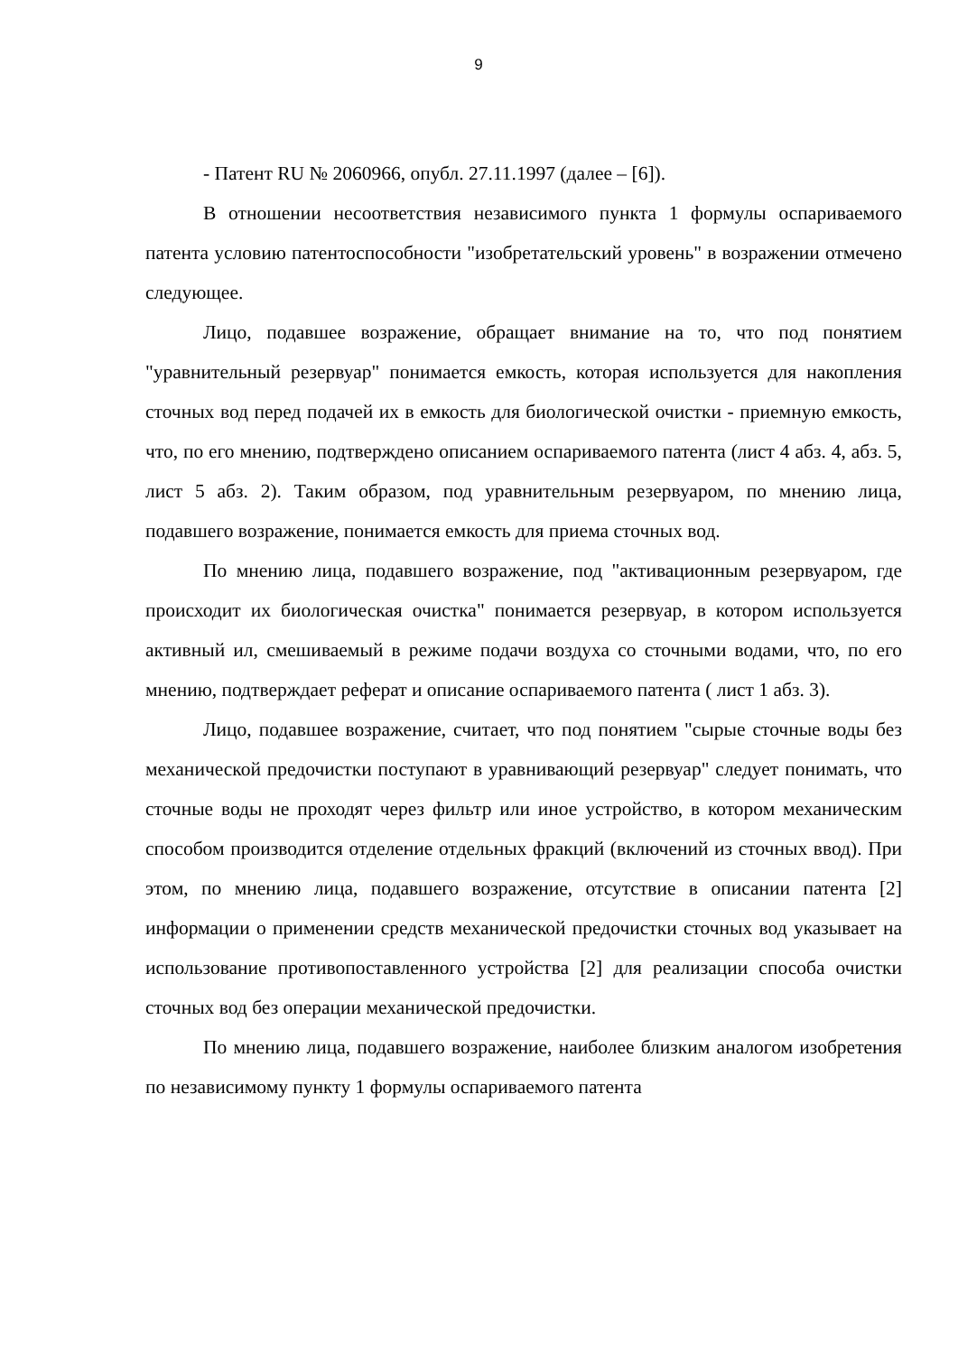9
- Патент RU № 2060966, опубл. 27.11.1997 (далее – [6]).
В отношении несоответствия независимого пункта 1 формулы оспариваемого патента условию патентоспособности "изобретательский уровень" в возражении отмечено следующее.
Лицо, подавшее возражение, обращает внимание на то, что под понятием "уравнительный резервуар" понимается емкость, которая используется для накопления сточных вод перед подачей их в емкость для биологической очистки - приемную емкость, что, по его мнению, подтверждено описанием оспариваемого патента (лист 4 абз. 4, абз. 5, лист 5 абз. 2). Таким образом, под уравнительным резервуаром, по мнению лица, подавшего возражение, понимается емкость для приема сточных вод.
По мнению лица, подавшего возражение, под "активационным резервуаром, где происходит их биологическая очистка" понимается резервуар, в котором используется активный ил, смешиваемый в режиме подачи воздуха со сточными водами, что, по его мнению, подтверждает реферат и описание оспариваемого патента ( лист 1 абз. 3).
Лицо, подавшее возражение, считает, что под понятием "сырые сточные воды без механической предочистки поступают в уравнивающий резервуар" следует понимать, что сточные воды не проходят через фильтр или иное устройство, в котором механическим способом производится отделение отдельных фракций (включений из сточных ввод). При этом, по мнению лица, подавшего возражение, отсутствие в описании патента [2] информации о применении средств механической предочистки сточных вод указывает на использование противопоставленного устройства [2] для реализации способа очистки сточных вод без операции механической предочистки.
По мнению лица, подавшего возражение, наиболее близким аналогом изобретения по независимому пункту 1 формулы оспариваемого патента